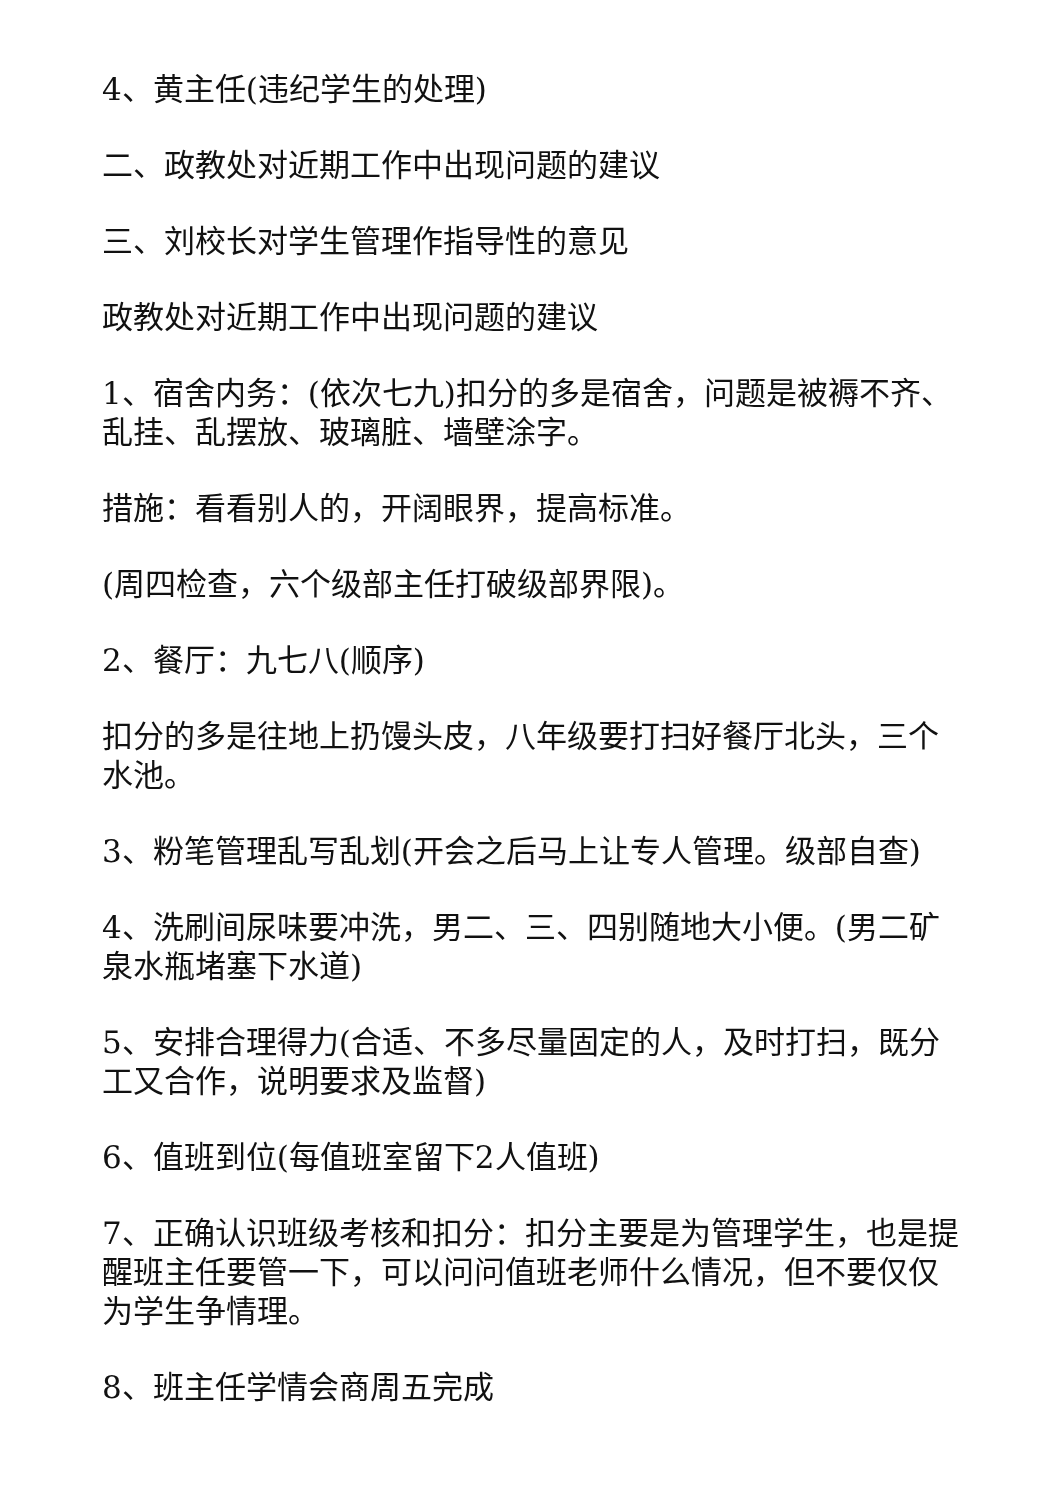4、黄主任(违纪学生的处理)
二、政教处对近期工作中出现问题的建议
三、刘校长对学生管理作指导性的意见
政教处对近期工作中出现问题的建议
1、宿舍内务：(依次七九)扣分的多是宿舍，问题是被褥不齐、乱挂、乱摆放、玻璃脏、墙壁涂字。
措施：看看别人的，开阔眼界，提高标准。
(周四检查，六个级部主任打破级部界限)。
2、餐厅：九七八(顺序)
扣分的多是往地上扔馒头皮，八年级要打扫好餐厅北头，三个水池。
3、粉笔管理乱写乱划(开会之后马上让专人管理。级部自查)
4、洗刷间尿味要冲洗，男二、三、四别随地大小便。(男二矿泉水瓶堵塞下水道)
5、安排合理得力(合适、不多尽量固定的人，及时打扫，既分工又合作，说明要求及监督)
6、值班到位(每值班室留下2人值班)
7、正确认识班级考核和扣分：扣分主要是为管理学生，也是提醒班主任要管一下，可以问问值班老师什么情况，但不要仅仅为学生争情理。
8、班主任学情会商周五完成